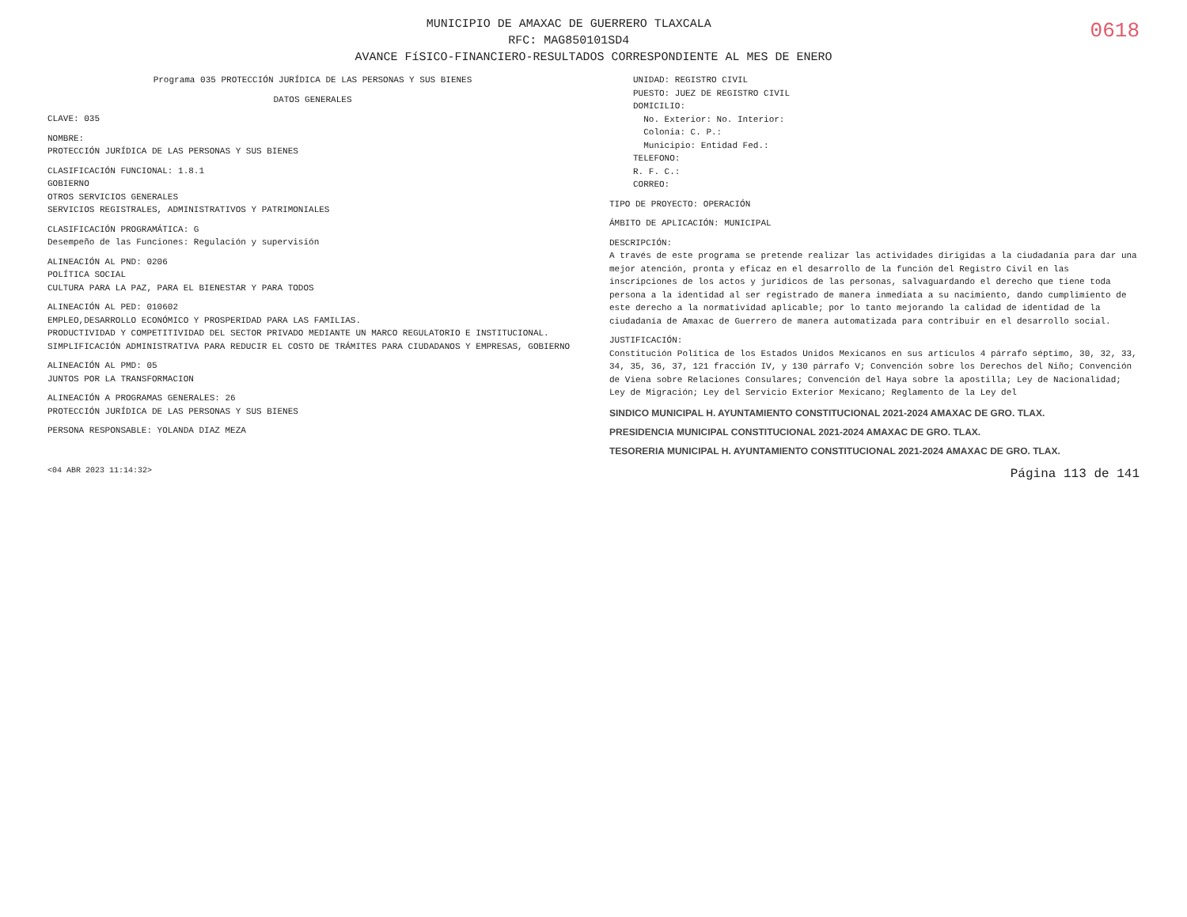0618
MUNICIPIO DE AMAXAC DE GUERRERO TLAXCALA
RFC: MAG850101SD4
AVANCE FíSICO-FINANCIERO-RESULTADOS CORRESPONDIENTE AL MES DE ENERO
Programa 035 PROTECCIÓN JURÍDICA DE LAS PERSONAS Y SUS BIENES
DATOS GENERALES
CLAVE: 035
NOMBRE:
PROTECCIÓN JURÍDICA DE LAS PERSONAS Y SUS BIENES
CLASIFICACIÓN FUNCIONAL: 1.8.1
GOBIERNO
OTROS SERVICIOS GENERALES
SERVICIOS REGISTRALES, ADMINISTRATIVOS Y PATRIMONIALES
CLASIFICACIÓN PROGRAMÁTICA: G
Desempeño de las Funciones: Regulación y supervisión
ALINEACIÓN AL PND: 0206
POLÍTICA SOCIAL
CULTURA PARA LA PAZ, PARA EL BIENESTAR Y PARA TODOS
ALINEACIÓN AL PED: 010602
EMPLEO,DESARROLLO ECONÓMICO Y PROSPERIDAD PARA LAS FAMILIAS.
PRODUCTIVIDAD Y COMPETITIVIDAD DEL SECTOR PRIVADO MEDIANTE UN MARCO REGULATORIO E INSTITUCIONAL.
SIMPLIFICACIÓN ADMINISTRATIVA PARA REDUCIR EL COSTO DE TRÁMITES PARA CIUDADANOS Y EMPRESAS, GOBIERNO
ALINEACIÓN AL PMD: 05
JUNTOS POR LA TRANSFORMACION
ALINEACIÓN A PROGRAMAS GENERALES: 26
PROTECCIÓN JURÍDICA DE LAS PERSONAS Y SUS BIENES
PERSONA RESPONSABLE: YOLANDA DIAZ MEZA
UNIDAD: REGISTRO CIVIL
PUESTO: JUEZ DE REGISTRO CIVIL
DOMICILIO:
No. Exterior: No. Interior:
Colonia: C. P.:
Municipio: Entidad Fed.:
TELEFONO:
R. F. C.:
CORREO:
TIPO DE PROYECTO: OPERACIÓN
ÁMBITO DE APLICACIÓN: MUNICIPAL
DESCRIPCIÓN:
A través de este programa se pretende realizar las actividades dirigidas a la ciudadanía para dar una mejor atención, pronta y eficaz en el desarrollo de la función del Registro Civil en las inscripciones de los actos y jurídicos de las personas, salvaguardando el derecho que tiene toda persona a la identidad al ser registrado de manera inmediata a su nacimiento, dando cumplimiento de este derecho a la normatividad aplicable; por lo tanto mejorando la calidad de identidad de la ciudadanía de Amaxac de Guerrero de manera automatizada para contribuir en el desarrollo social.
JUSTIFICACIÓN:
Constitución Política de los Estados Unidos Mexicanos en sus artículos 4 párrafo séptimo, 30, 32, 33, 34, 35, 36, 37, 121 fracción IV, y 130 párrafo V; Convención sobre los Derechos del Niño; Convención de Viena sobre Relaciones Consulares; Convención del Haya sobre la apostilla; Ley de Nacionalidad; Ley de Migración; Ley del Servicio Exterior Mexicano; Reglamento de la Ley del
SINDICO MUNICIPAL H. AYUNTAMIENTO CONSTITUCIONAL 2021-2024 AMAXAC DE GRO. TLAX.
PRESIDENCIA MUNICIPAL CONSTITUCIONAL 2021-2024 AMAXAC DE GRO. TLAX.
TESORERIA MUNICIPAL H. AYUNTAMIENTO CONSTITUCIONAL 2021-2024 AMAXAC DE GRO. TLAX.
<04 ABR 2023 11:14:32> Página 113 de 141